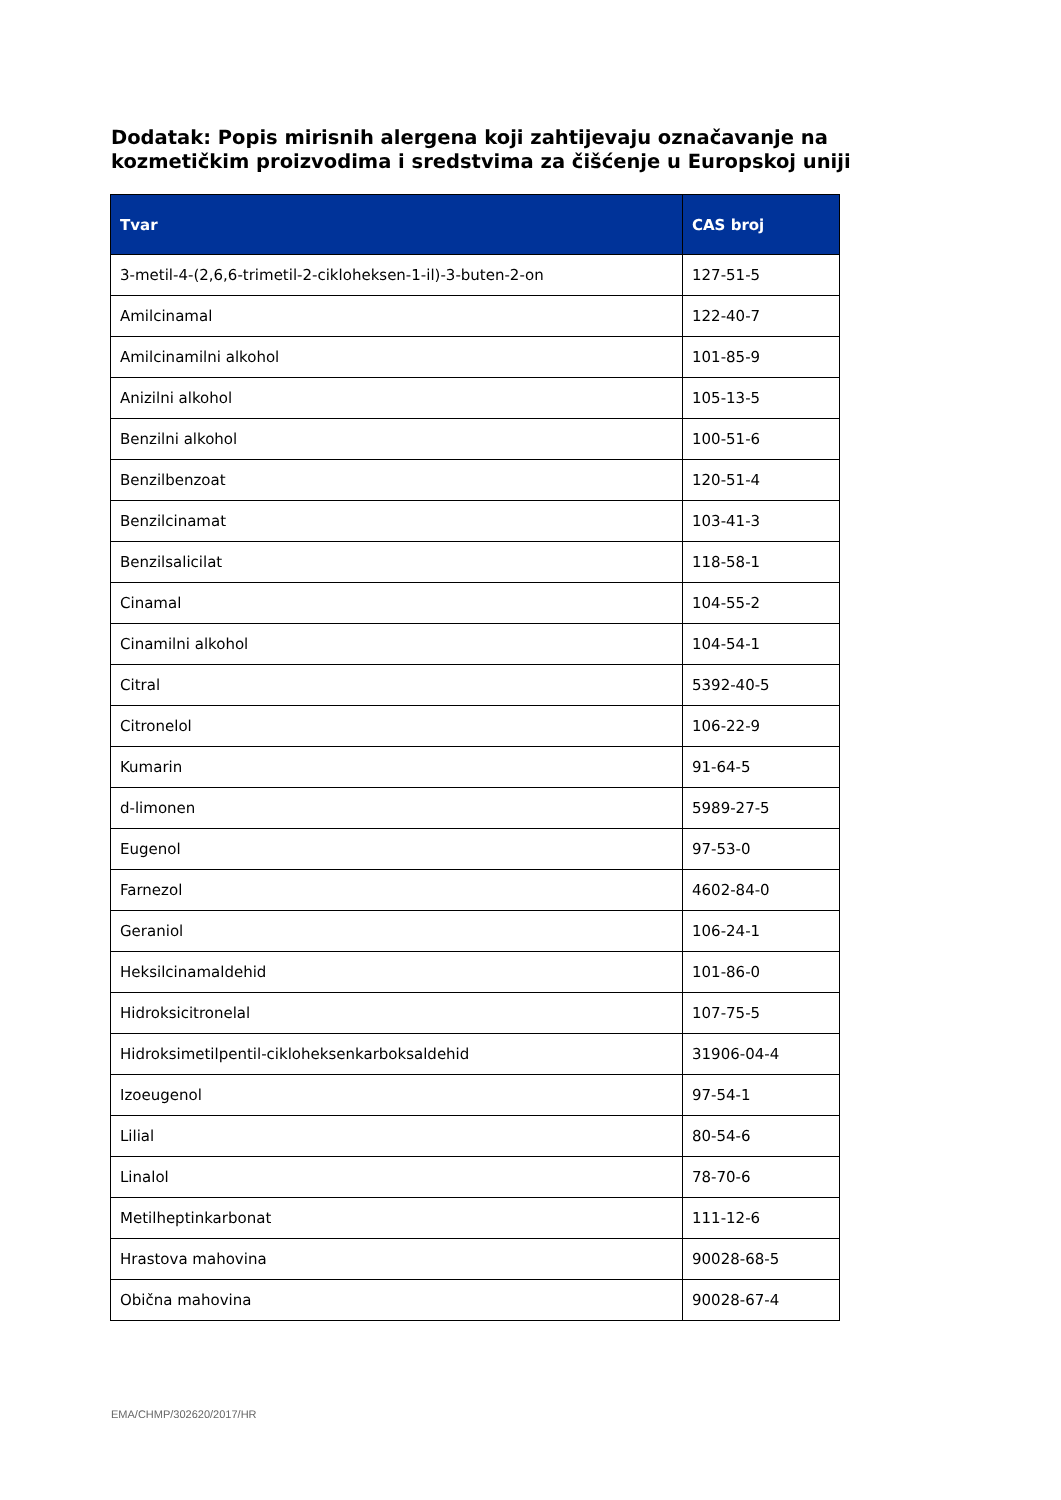Dodatak: Popis mirisnih alergena koji zahtijevaju označavanje na kozmetičkim proizvodima i sredstvima za čišćenje u Europskoj uniji
| Tvar | CAS broj |
| --- | --- |
| 3-metil-4-(2,6,6-trimetil-2-cikloheksen-1-il)-3-buten-2-on | 127-51-5 |
| Amilcinamal | 122-40-7 |
| Amilcinamilni alkohol | 101-85-9 |
| Anizilni alkohol | 105-13-5 |
| Benzilni alkohol | 100-51-6 |
| Benzilbenzoat | 120-51-4 |
| Benzilcinamat | 103-41-3 |
| Benzilsalicilat | 118-58-1 |
| Cinamal | 104-55-2 |
| Cinamilni alkohol | 104-54-1 |
| Citral | 5392-40-5 |
| Citronelol | 106-22-9 |
| Kumarin | 91-64-5 |
| d-limonen | 5989-27-5 |
| Eugenol | 97-53-0 |
| Farnezol | 4602-84-0 |
| Geraniol | 106-24-1 |
| Heksilcinamaldehid | 101-86-0 |
| Hidroksicitronelal | 107-75-5 |
| Hidroksimetilpentil-cikloheksenkarboksaldehid | 31906-04-4 |
| Izoeugenol | 97-54-1 |
| Lilial | 80-54-6 |
| Linalol | 78-70-6 |
| Metilheptinkarbonat | 111-12-6 |
| Hrastova mahovina | 90028-68-5 |
| Obična mahovina | 90028-67-4 |
EMA/CHMP/302620/2017/HR